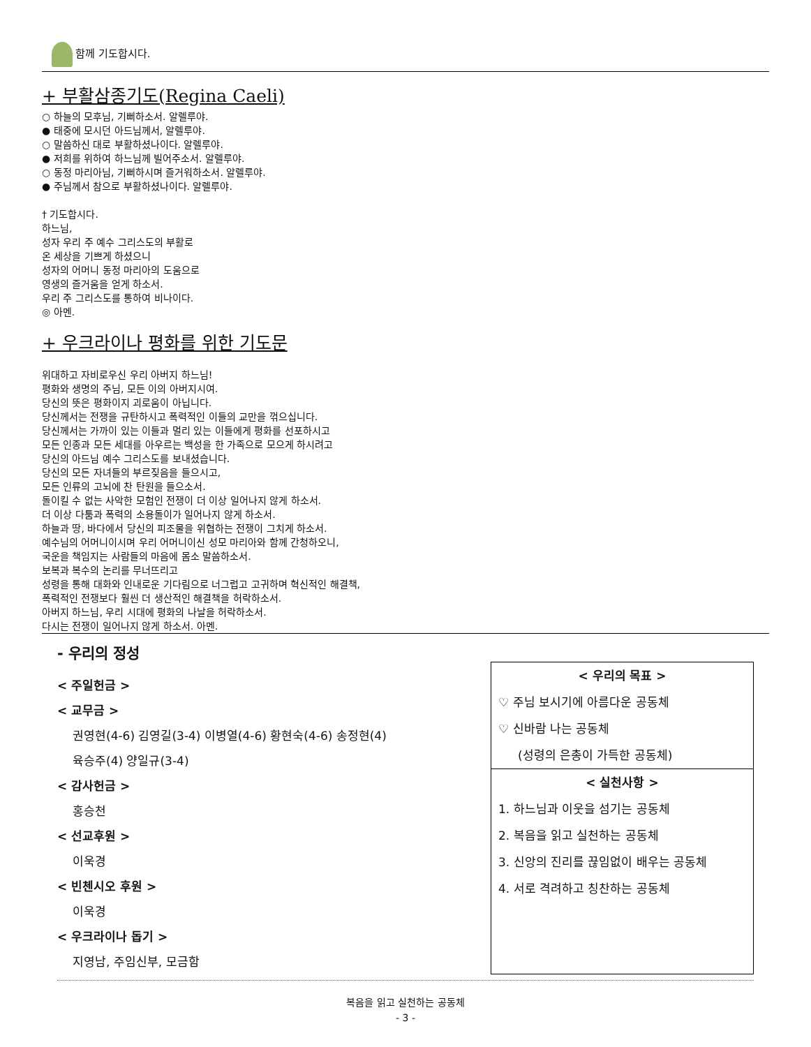함께 기도합시다.
+ 부활삼종기도(Regina Caeli)
○ 하늘의 모후님, 기뻐하소서. 알렐루야.
● 태중에 모시던 아드님께서, 알렐루야.
○ 말씀하신 대로 부활하셨나이다. 알렐루야.
● 저희를 위하여 하느님께 빌어주소서. 알렐루야.
○ 동정 마리아님, 기뻐하시며 즐거워하소서. 알렐루야.
● 주님께서 참으로 부활하셨나이다. 알렐루야.
† 기도합시다.
하느님,
성자 우리 주 예수 그리스도의 부활로
온 세상을 기쁘게 하셨으니
성자의 어머니 동정 마리아의 도움으로
영생의 즐거움을 얻게 하소서.
우리 주 그리스도를 통하여 비나이다.
◎ 아멘.
+ 우크라이나 평화를 위한 기도문
위대하고 자비로우신 우리 아버지 하느님!
평화와 생명의 주님, 모든 이의 아버지시여.
당신의 뜻은 평화이지 괴로움이 아닙니다.
당신께서는 전쟁을 규탄하시고 폭력적인 이들의 교만을 꺾으십니다.
당신께서는 가까이 있는 이들과 멀리 있는 이들에게 평화를 선포하시고
모든 인종과 모든 세대를 아우르는 백성을 한 가족으로 모으게 하시려고
당신의 아드님 예수 그리스도를 보내셨습니다.
당신의 모든 자녀들의 부르짖음을 들으시고,
모든 인류의 고뇌에 찬 탄원을 들으소서.
돌이킬 수 없는 사악한 모험인 전쟁이 더 이상 일어나지 않게 하소서.
더 이상 다툼과 폭력의 소용돌이가 일어나지 않게 하소서.
하늘과 땅, 바다에서 당신의 피조물을 위협하는 전쟁이 그치게 하소서.
예수님의 어머니이시며 우리 어머니이신 성모 마리아와 함께 간청하오니,
국운을 책임지는 사람들의 마음에 몸소 말씀하소서.
보복과 복수의 논리를 무너뜨리고
성령을 통해 대화와 인내로운 기다림으로 너그럽고 고귀하며 혁신적인 해결책,
폭력적인 전쟁보다 훨씬 더 생산적인 해결책을 허락하소서.
아버지 하느님, 우리 시대에 평화의 나날을 허락하소서.
다시는 전쟁이 일어나지 않게 하소서. 아멘.
- 우리의 정성
< 주일헌금 >
< 교무금 >
권영현(4-6) 김영길(3-4) 이병열(4-6) 황현숙(4-6) 송정현(4)
육승주(4) 양일규(3-4)
< 감사헌금 >
홍승천
< 선교후원 >
이욱경
< 빈첸시오 후원 >
이욱경
< 우크라이나 돕기 >
지영남, 주임신부, 모금함
< 우리의 목표 >
♡ 주님 보시기에 아름다운 공동체
♡ 신바람 나는 공동체
(성령의 은총이 가득한 공동체)
< 실천사항 >
1. 하느님과 이웃을 섬기는 공동체
2. 복음을 읽고 실천하는 공동체
3. 신앙의 진리를 끊임없이 배우는 공동체
4. 서로 격려하고 칭찬하는 공동체
복음을 읽고 실천하는 공동체
- 3 -